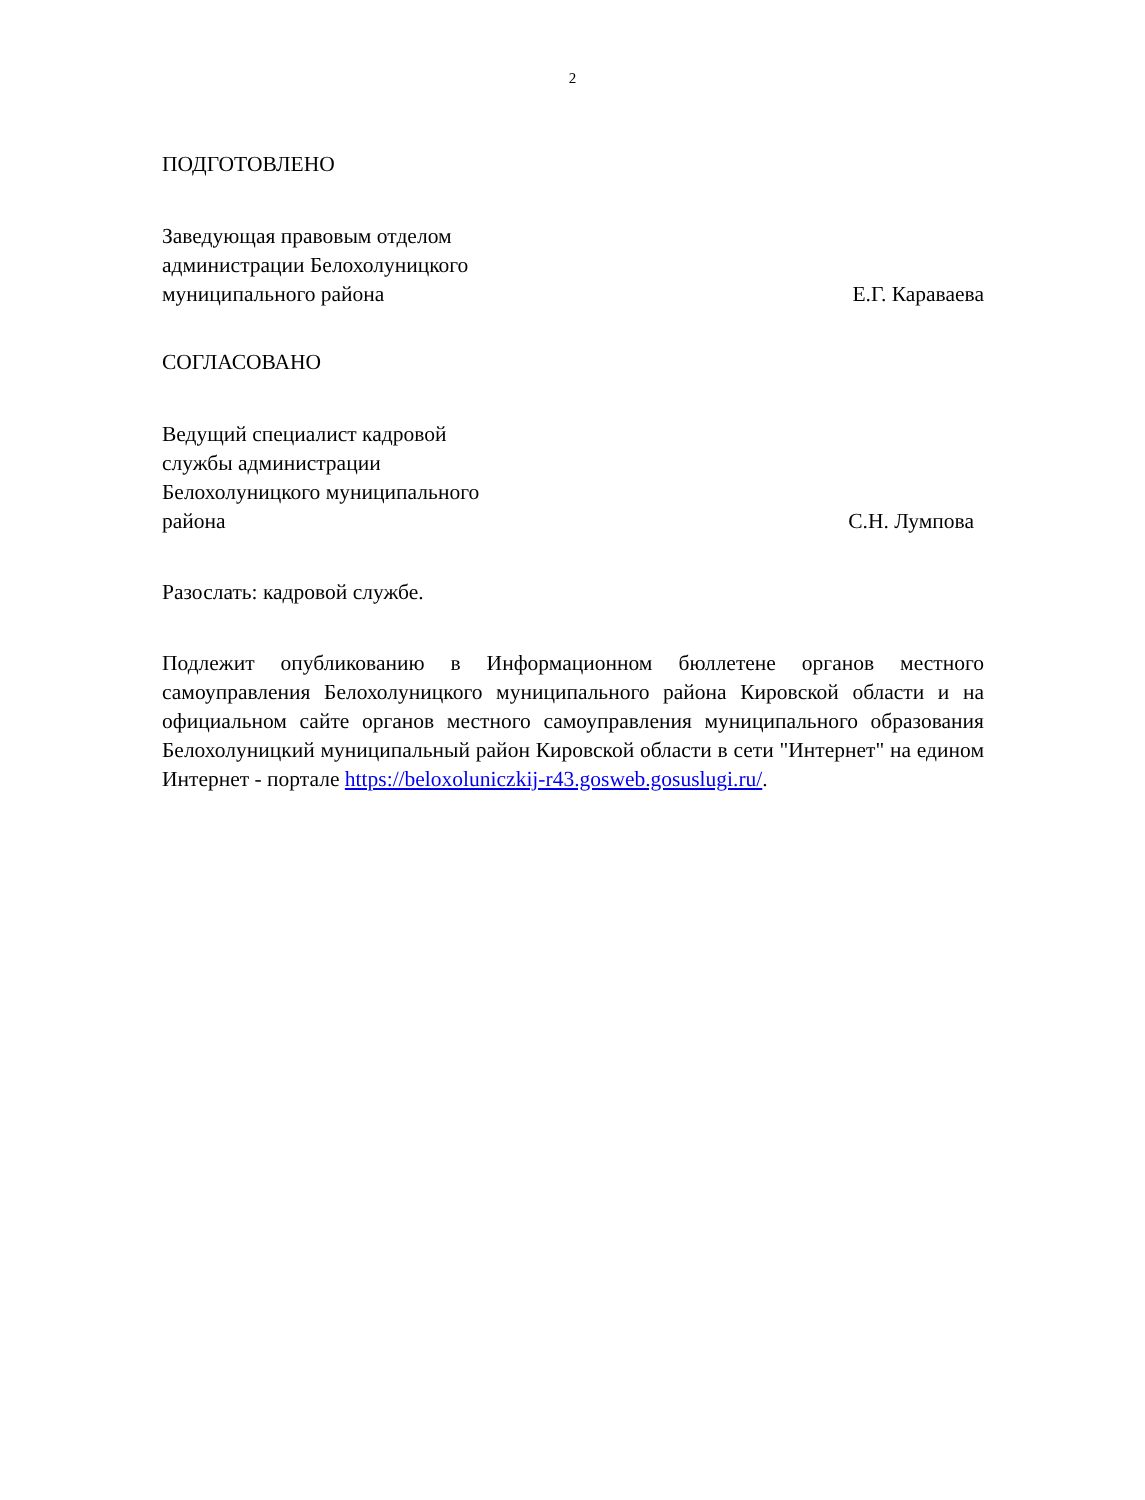2
ПОДГОТОВЛЕНО
Заведующая правовым отделом
администрации Белохолуницкого
муниципального района
Е.Г. Караваева
СОГЛАСОВАНО
Ведущий специалист кадровой
службы администрации
Белохолуницкого муниципального
района
С.Н. Лумпова
Разослать: кадровой службе.
Подлежит опубликованию в Информационном бюллетене органов местного самоуправления Белохолуницкого муниципального района Кировской области и на официальном сайте органов местного самоуправления муниципального образования Белохолуницкий муниципальный район Кировской области в сети "Интернет" на едином Интернет - портале https://beloxoluniczkij-r43.gosweb.gosuslugi.ru/.